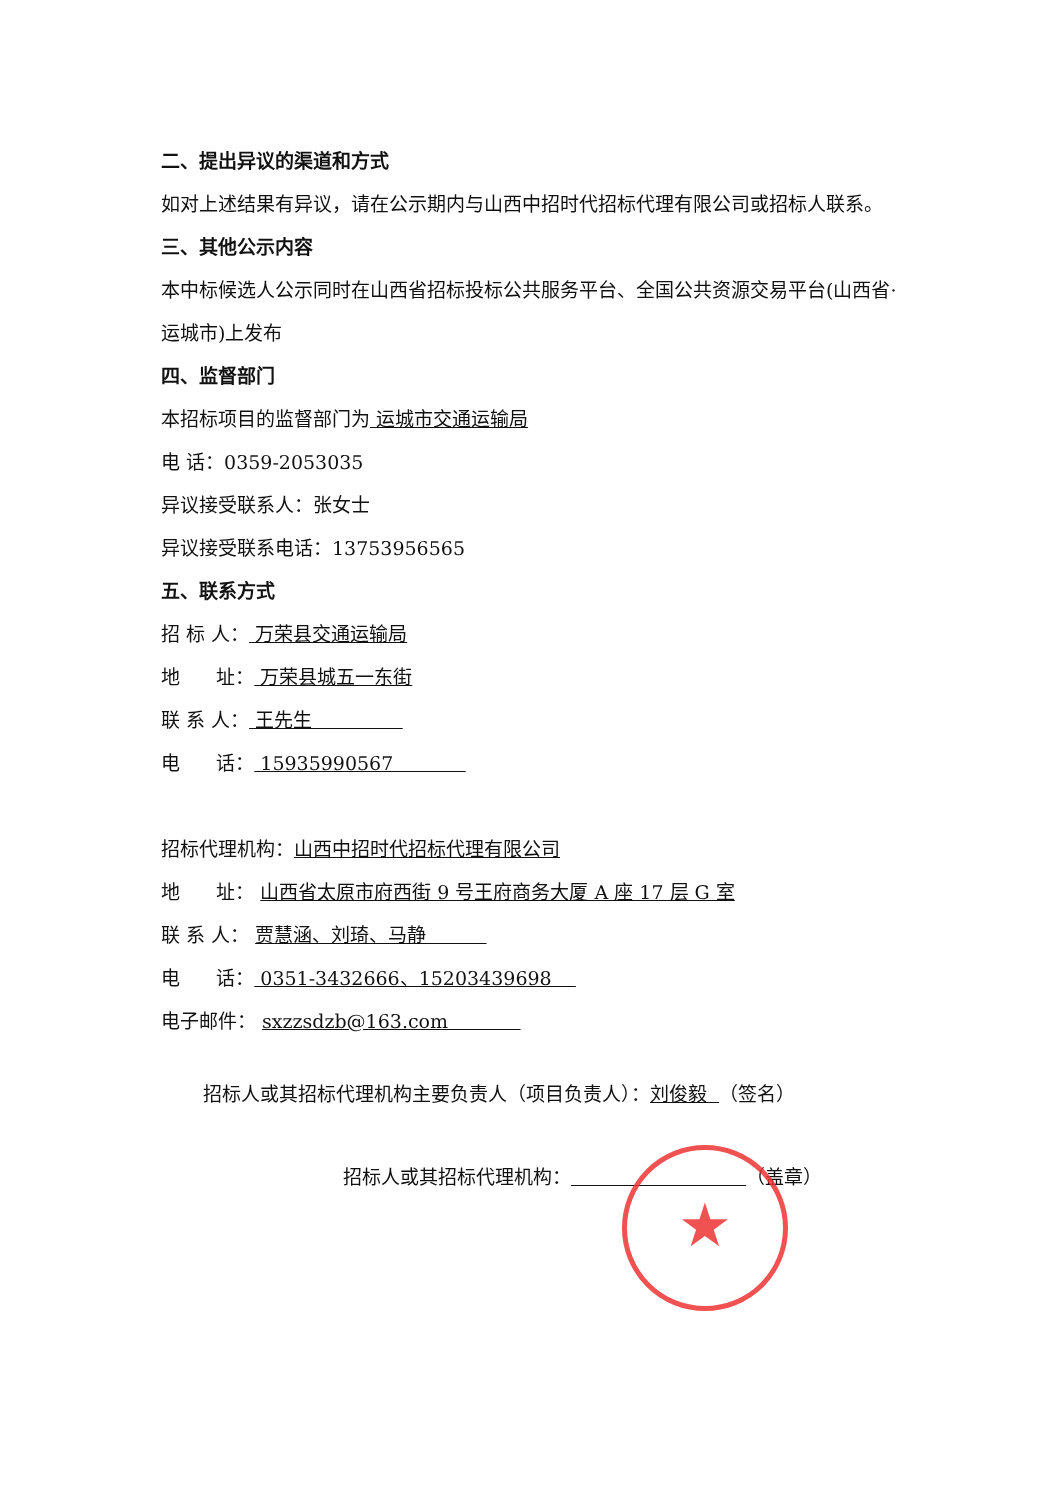二、提出异议的渠道和方式
如对上述结果有异议，请在公示期内与山西中招时代招标代理有限公司或招标人联系。
三、其他公示内容
本中标候选人公示同时在山西省招标投标公共服务平台、全国公共资源交易平台(山西省·运城市)上发布
四、监督部门
本招标项目的监督部门为 运城市交通运输局
电 话：0359-2053035
异议接受联系人：张女士
异议接受联系电话：13753956565
五、联系方式
招 标 人： 万荣县交通运输局
地 址： 万荣县城五一东街
联 系 人： 王先生
电 话： 15935990567
招标代理机构：山西中招时代招标代理有限公司
地 址： 山西省太原市府西街 9 号王府商务大厦 A 座 17 层 G 室
联 系 人： 贾慧涵、刘琦、马静
电 话： 0351-3432666、15203439698
电子邮件： sxzzsdzb@163.com
招标人或其招标代理机构主要负责人（项目负责人）：刘俊毅 （签名）
招标人或其招标代理机构： （盖章）
★